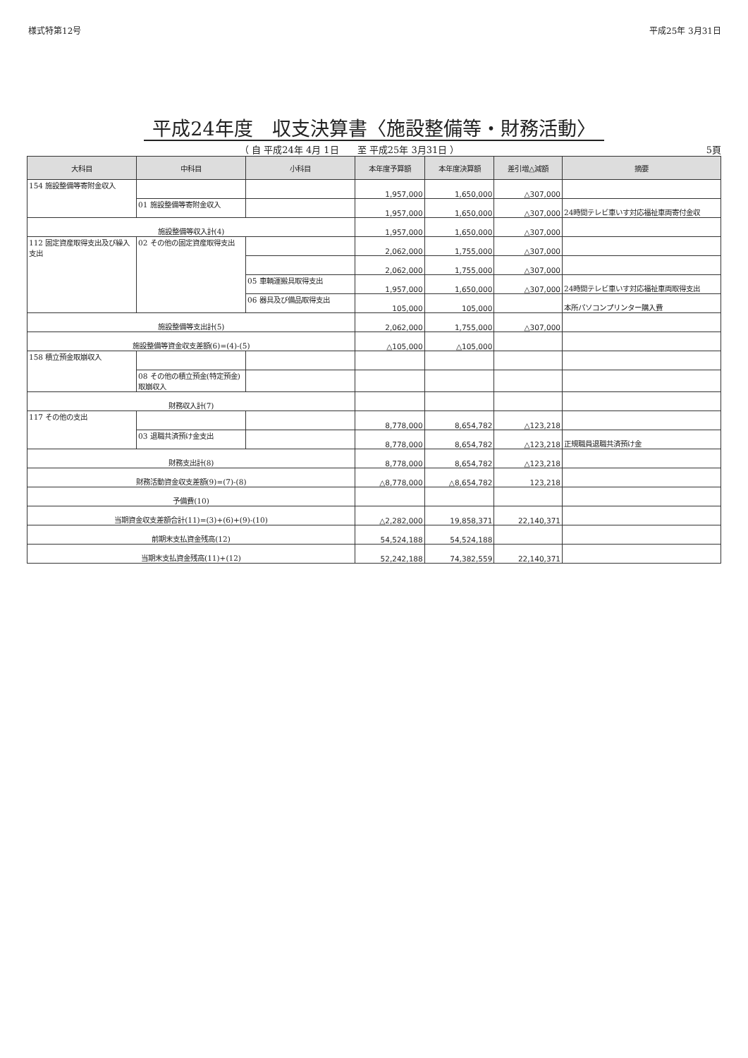様式特第12号 平成25年 3月31日
平成24年度　収支決算書〈施設整備等・財務活動〉
（ 自 平成24年 4月 1日　　至 平成25年 3月31日 ）
5頁
| 大科目 | 中科目 | 小科目 | 本年度予算額 | 本年度決算額 | 差引増△減額 | 摘要 |
| --- | --- | --- | --- | --- | --- | --- |
| 154 施設整備等寄附金収入 | | | 1,957,000 | 1,650,000 | △307,000 | |
| | 01 施設整備等寄附金収入 | | 1,957,000 | 1,650,000 | △307,000 | 24時間テレビ車いす対応福祉車両寄付金収 |
| 施設整備等収入計(4) | | | 1,957,000 | 1,650,000 | △307,000 | |
| 112 固定資産取得支出及び繰入支出 | 02 その他の固定資産取得支出 | | 2,062,000 | 1,755,000 | △307,000 | |
| | | | 2,062,000 | 1,755,000 | △307,000 | |
| | | 05 車輌運搬具取得支出 | 1,957,000 | 1,650,000 | △307,000 | 24時間テレビ車いす対応福祉車両取得支出 |
| | | 06 器具及び備品取得支出 | 105,000 | 105,000 | | 本所パソコンプリンター購入費 |
| 施設整備等支出計(5) | | | 2,062,000 | 1,755,000 | △307,000 | |
| 施設整備等資金収支差額(6)=(4)-(5) | | | △105,000 | △105,000 | | |
| 158 積立預金取崩収入 | | | | | | |
| | 08 その他の積立預金(特定預金)取崩収入 | | | | | |
| 財務収入計(7) | | | | | | |
| 117 その他の支出 | | | 8,778,000 | 8,654,782 | △123,218 | |
| | 03 退職共済預け金支出 | | 8,778,000 | 8,654,782 | △123,218 | 正規職員退職共済預け金 |
| 財務支出計(8) | | | 8,778,000 | 8,654,782 | △123,218 | |
| 財務活動資金収支差額(9)=(7)-(8) | | | △8,778,000 | △8,654,782 | 123,218 | |
| 予備費(10) | | | | | | |
| 当期資金収支差額合計(11)=(3)+(6)+(9)-(10) | | | △2,282,000 | 19,858,371 | 22,140,371 | |
| 前期末支払資金残高(12) | | | 54,524,188 | 54,524,188 | | |
| 当期末支払資金残高(11)+(12) | | | 52,242,188 | 74,382,559 | 22,140,371 | |